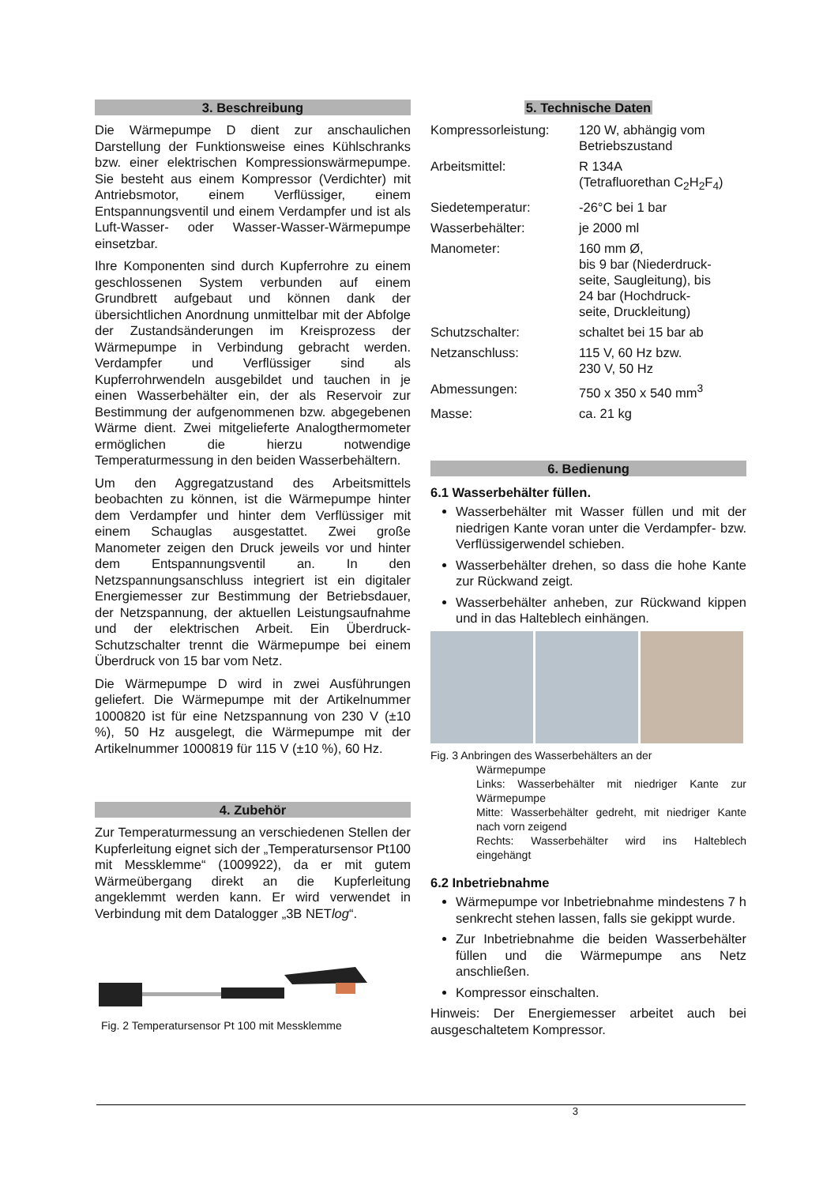3. Beschreibung
Die Wärmepumpe D dient zur anschaulichen Darstellung der Funktionsweise eines Kühlschranks bzw. einer elektrischen Kompressionswärmepumpe. Sie besteht aus einem Kompressor (Verdichter) mit Antriebsmotor, einem Verflüssiger, einem Entspannungsventil und einem Verdampfer und ist als Luft-Wasser- oder Wasser-Wasser-Wärmepumpe einsetzbar.
Ihre Komponenten sind durch Kupferrohre zu einem geschlossenen System verbunden auf einem Grundbrett aufgebaut und können dank der übersichtlichen Anordnung unmittelbar mit der Abfolge der Zustandsänderungen im Kreisprozess der Wärmepumpe in Verbindung gebracht werden. Verdampfer und Verflüssiger sind als Kupferrohrwendeln ausgebildet und tauchen in je einen Wasserbehälter ein, der als Reservoir zur Bestimmung der aufgenommenen bzw. abgegebenen Wärme dient. Zwei mitgelieferte Analogthermometer ermöglichen die hierzu notwendige Temperaturmessung in den beiden Wasserbehältern.
Um den Aggregatzustand des Arbeitsmittels beobachten zu können, ist die Wärmepumpe hinter dem Verdampfer und hinter dem Verflüssiger mit einem Schauglas ausgestattet. Zwei große Manometer zeigen den Druck jeweils vor und hinter dem Entspannungsventil an. In den Netzspannungsanschluss integriert ist ein digitaler Energiemesser zur Bestimmung der Betriebsdauer, der Netzspannung, der aktuellen Leistungsaufnahme und der elektrischen Arbeit. Ein Überdruck-Schutzschalter trennt die Wärmepumpe bei einem Überdruck von 15 bar vom Netz.
Die Wärmepumpe D wird in zwei Ausführungen geliefert. Die Wärmepumpe mit der Artikelnummer 1000820 ist für eine Netzspannung von 230 V (±10 %), 50 Hz ausgelegt, die Wärmepumpe mit der Artikelnummer 1000819 für 115 V (±10 %), 60 Hz.
4. Zubehör
Zur Temperaturmessung an verschiedenen Stellen der Kupferleitung eignet sich der „Temperatursensor Pt100 mit Messklemme“ (1009922), da er mit gutem Wärmeübergang direkt an die Kupferleitung angeklemmt werden kann. Er wird verwendet in Verbindung mit dem Datalogger „3B NETlog“.
Fig. 2 Temperatursensor Pt 100 mit Messklemme
5. Technische Daten
| Kompressorleistung: | 120 W, abhängig vom Betriebszustand |
| Arbeitsmittel: | R 134A (Tetrafluorethan C<sub>2</sub>H<sub>2</sub>F<sub>4</sub>) |
| Siedetemperatur: | -26°C bei 1 bar |
| Wasserbehälter: | je 2000 ml |
| Manometer: | 160 mm Ø, bis 9 bar (Niederdruck- seite, Saugleitung), bis 24 bar (Hochdruck- seite, Druckleitung) |
| Schutzschalter: | schaltet bei 15 bar ab |
| Netzanschluss: | 115 V, 60 Hz bzw. 230 V, 50 Hz |
| Abmessungen: | 750 x 350 x 540 mm<sup>3</sup> |
| Masse: | ca. 21 kg |
6. Bedienung
6.1 Wasserbehälter füllen.
Wasserbehälter mit Wasser füllen und mit der niedrigen Kante voran unter die Verdampfer- bzw. Verflüssigerwendel schieben.
Wasserbehälter drehen, so dass die hohe Kante zur Rückwand zeigt.
Wasserbehälter anheben, zur Rückwand kippen und in das Halteblech einhängen.
Fig. 3 Anbringen des Wasserbehälters an der
Wärmepumpe
Links: Wasserbehälter mit niedriger Kante zur Wärmepumpe
Mitte: Wasserbehälter gedreht, mit niedriger Kante nach vorn zeigend
Rechts: Wasserbehälter wird ins Halteblech eingehängt
6.2 Inbetriebnahme
Wärmepumpe vor Inbetriebnahme mindestens 7 h senkrecht stehen lassen, falls sie gekippt wurde.
Zur Inbetriebnahme die beiden Wasserbehälter füllen und die Wärmepumpe ans Netz anschließen.
Kompressor einschalten.
Hinweis: Der Energiemesser arbeitet auch bei ausgeschaltetem Kompressor.
3